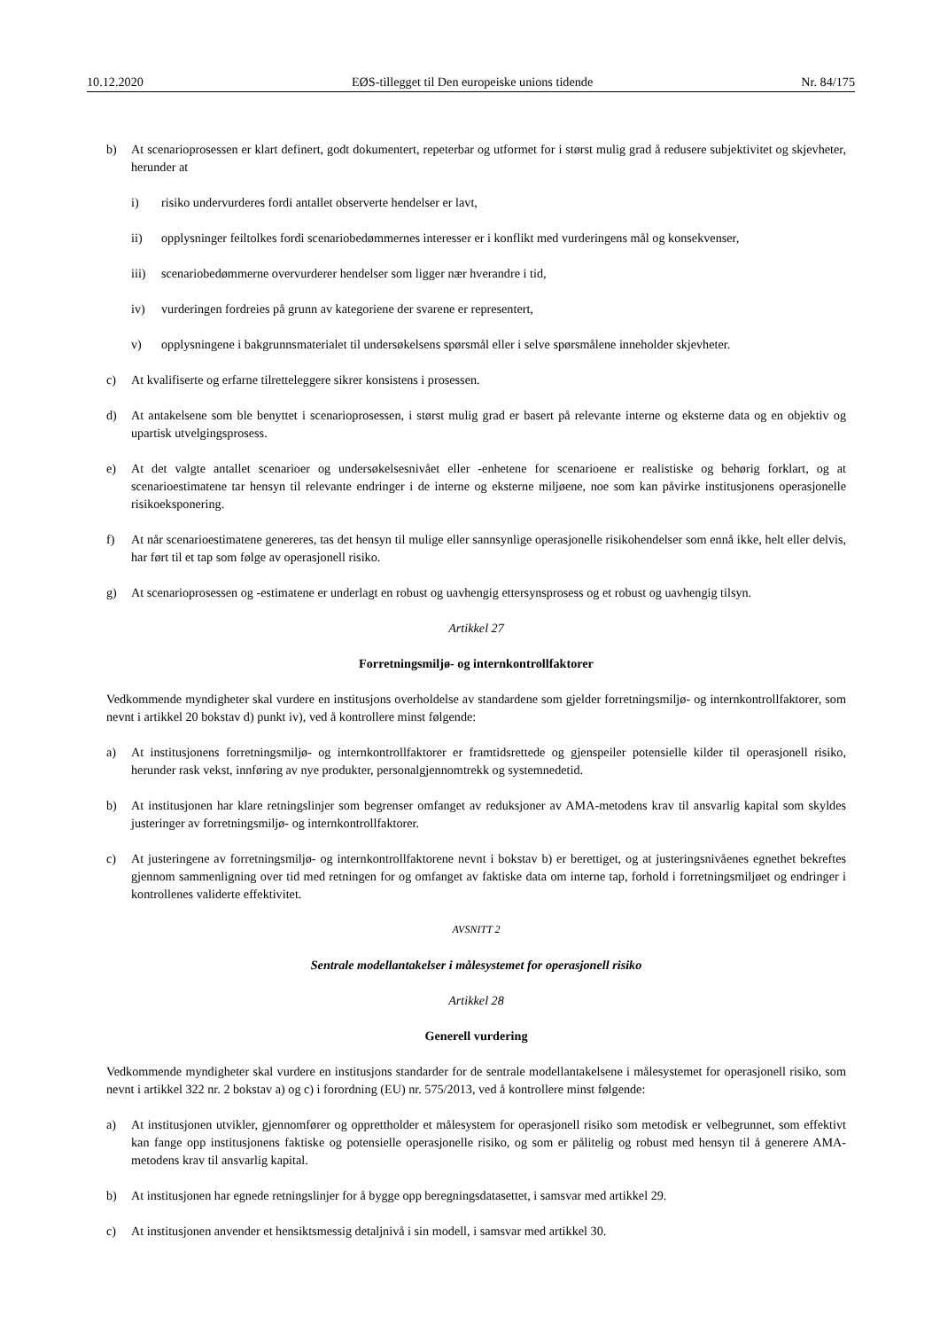10.12.2020 EØS-tillegget til Den europeiske unions tidende Nr. 84/175
b) At scenarioprosessen er klart definert, godt dokumentert, repeterbar og utformet for i størst mulig grad å redusere subjektivitet og skjevheter, herunder at
i) risiko undervurderes fordi antallet observerte hendelser er lavt,
ii) opplysninger feiltolkes fordi scenariobedømmernes interesser er i konflikt med vurderingens mål og konsekvenser,
iii) scenariobedømmerne overvurderer hendelser som ligger nær hverandre i tid,
iv) vurderingen fordreies på grunn av kategoriene der svarene er representert,
v) opplysningene i bakgrunnsmaterialet til undersøkelsens spørsmål eller i selve spørsmålene inneholder skjevheter.
c) At kvalifiserte og erfarne tilretteleggere sikrer konsistens i prosessen.
d) At antakelsene som ble benyttet i scenarioprosessen, i størst mulig grad er basert på relevante interne og eksterne data og en objektiv og upartisk utvelgingsprosess.
e) At det valgte antallet scenarioer og undersøkelsesnivået eller -enhetene for scenarioene er realistiske og behørig forklart, og at scenarioestimatene tar hensyn til relevante endringer i de interne og eksterne miljøene, noe som kan påvirke institusjonens operasjonelle risikoeksponering.
f) At når scenarioestimatene genereres, tas det hensyn til mulige eller sannsynlige operasjonelle risikohendelser som ennå ikke, helt eller delvis, har ført til et tap som følge av operasjonell risiko.
g) At scenarioprosessen og -estimatene er underlagt en robust og uavhengig ettersynsprosess og et robust og uavhengig tilsyn.
Artikkel 27
Forretningsmiljø- og internkontrollfaktorer
Vedkommende myndigheter skal vurdere en institusjons overholdelse av standardene som gjelder forretningsmiljø- og internkontrollfaktorer, som nevnt i artikkel 20 bokstav d) punkt iv), ved å kontrollere minst følgende:
a) At institusjonens forretningsmiljø- og internkontrollfaktorer er framtidsrettede og gjenspeiler potensielle kilder til operasjonell risiko, herunder rask vekst, innføring av nye produkter, personalgjennomtrekk og systemnedetid.
b) At institusjonen har klare retningslinjer som begrenser omfanget av reduksjoner av AMA-metodens krav til ansvarlig kapital som skyldes justeringer av forretningsmiljø- og internkontrollfaktorer.
c) At justeringene av forretningsmiljø- og internkontrollfaktorene nevnt i bokstav b) er berettiget, og at justeringsnivåenes egnethet bekreftes gjennom sammenligning over tid med retningen for og omfanget av faktiske data om interne tap, forhold i forretningsmiljøet og endringer i kontrollenes validerte effektivitet.
AVSNITT 2
Sentrale modellantakelser i målesystemet for operasjonell risiko
Artikkel 28
Generell vurdering
Vedkommende myndigheter skal vurdere en institusjons standarder for de sentrale modellantakelsene i målesystemet for operasjonell risiko, som nevnt i artikkel 322 nr. 2 bokstav a) og c) i forordning (EU) nr. 575/2013, ved å kontrollere minst følgende:
a) At institusjonen utvikler, gjennomfører og opprettholder et målesystem for operasjonell risiko som metodisk er velbegrunnet, som effektivt kan fange opp institusjonens faktiske og potensielle operasjonelle risiko, og som er pålitelig og robust med hensyn til å generere AMA-metodens krav til ansvarlig kapital.
b) At institusjonen har egnede retningslinjer for å bygge opp beregningsdatasettet, i samsvar med artikkel 29.
c) At institusjonen anvender et hensiktsmessig detaljnivå i sin modell, i samsvar med artikkel 30.